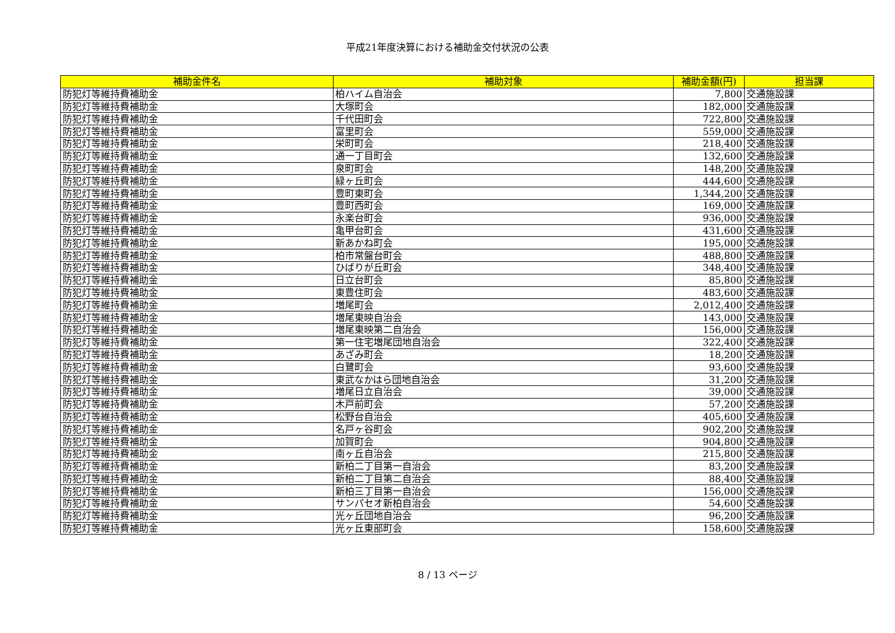平成21年度決算における補助金交付状況の公表
| 補助金件名 | 補助対象 | 補助金額(円) | 担当課 |
| --- | --- | --- | --- |
| 防犯灯等維持費補助金 | 柏ハイム自治会 | 7,800 | 交通施設課 |
| 防犯灯等維持費補助金 | 大塚町会 | 182,000 | 交通施設課 |
| 防犯灯等維持費補助金 | 千代田町会 | 722,800 | 交通施設課 |
| 防犯灯等維持費補助金 | 富里町会 | 559,000 | 交通施設課 |
| 防犯灯等維持費補助金 | 栄町町会 | 218,400 | 交通施設課 |
| 防犯灯等維持費補助金 | 通一丁目町会 | 132,600 | 交通施設課 |
| 防犯灯等維持費補助金 | 泉町町会 | 148,200 | 交通施設課 |
| 防犯灯等維持費補助金 | 緑ヶ丘町会 | 444,600 | 交通施設課 |
| 防犯灯等維持費補助金 | 豊町東町会 | 1,344,200 | 交通施設課 |
| 防犯灯等維持費補助金 | 豊町西町会 | 169,000 | 交通施設課 |
| 防犯灯等維持費補助金 | 永楽台町会 | 936,000 | 交通施設課 |
| 防犯灯等維持費補助金 | 亀甲台町会 | 431,600 | 交通施設課 |
| 防犯灯等維持費補助金 | 新あかね町会 | 195,000 | 交通施設課 |
| 防犯灯等維持費補助金 | 柏市常盤台町会 | 488,800 | 交通施設課 |
| 防犯灯等維持費補助金 | ひばりが丘町会 | 348,400 | 交通施設課 |
| 防犯灯等維持費補助金 | 日立台町会 | 85,800 | 交通施設課 |
| 防犯灯等維持費補助金 | 東豊住町会 | 483,600 | 交通施設課 |
| 防犯灯等維持費補助金 | 増尾町会 | 2,012,400 | 交通施設課 |
| 防犯灯等維持費補助金 | 増尾東映自治会 | 143,000 | 交通施設課 |
| 防犯灯等維持費補助金 | 増尾東映第二自治会 | 156,000 | 交通施設課 |
| 防犯灯等維持費補助金 | 第一住宅増尾団地自治会 | 322,400 | 交通施設課 |
| 防犯灯等維持費補助金 | あざみ町会 | 18,200 | 交通施設課 |
| 防犯灯等維持費補助金 | 白鷺町会 | 93,600 | 交通施設課 |
| 防犯灯等維持費補助金 | 東武なかはら団地自治会 | 31,200 | 交通施設課 |
| 防犯灯等維持費補助金 | 増尾日立自治会 | 39,000 | 交通施設課 |
| 防犯灯等維持費補助金 | 木戸前町会 | 57,200 | 交通施設課 |
| 防犯灯等維持費補助金 | 松野台自治会 | 405,600 | 交通施設課 |
| 防犯灯等維持費補助金 | 名戸ヶ谷町会 | 902,200 | 交通施設課 |
| 防犯灯等維持費補助金 | 加賀町会 | 904,800 | 交通施設課 |
| 防犯灯等維持費補助金 | 南ヶ丘自治会 | 215,800 | 交通施設課 |
| 防犯灯等維持費補助金 | 新柏二丁目第一自治会 | 83,200 | 交通施設課 |
| 防犯灯等維持費補助金 | 新柏二丁目第二自治会 | 88,400 | 交通施設課 |
| 防犯灯等維持費補助金 | 新柏三丁目第一自治会 | 156,000 | 交通施設課 |
| 防犯灯等維持費補助金 | サンパセオ新柏自治会 | 54,600 | 交通施設課 |
| 防犯灯等維持費補助金 | 光ヶ丘団地自治会 | 96,200 | 交通施設課 |
| 防犯灯等維持費補助金 | 光ヶ丘東部町会 | 158,600 | 交通施設課 |
8 / 13 ページ